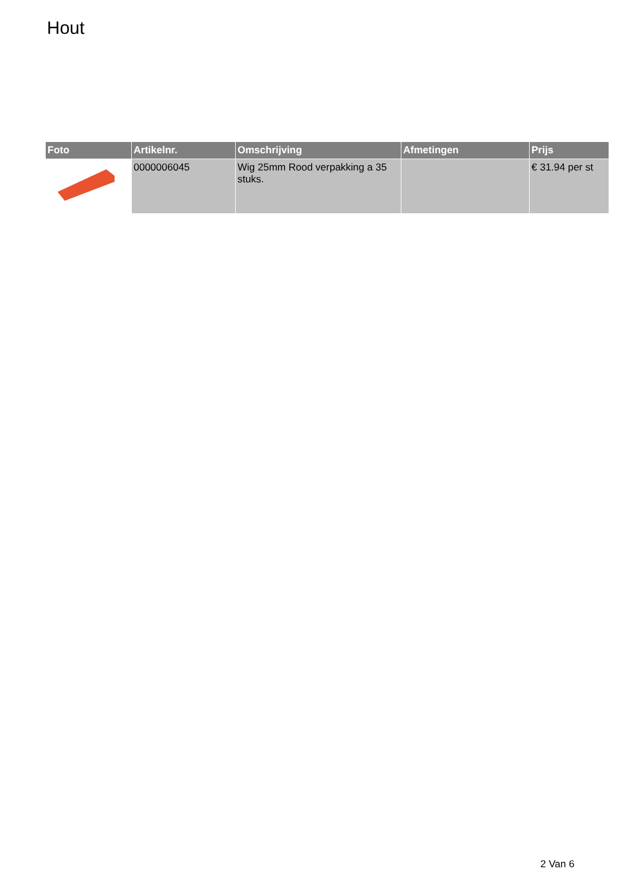Hout
| Foto | Artikelnr. | Omschrijving | Afmetingen | Prijs |
| --- | --- | --- | --- | --- |
| | 0000006045 | Wig 25mm Rood verpakking a 35 stuks. | | € 31.94 per st |
2 Van 6